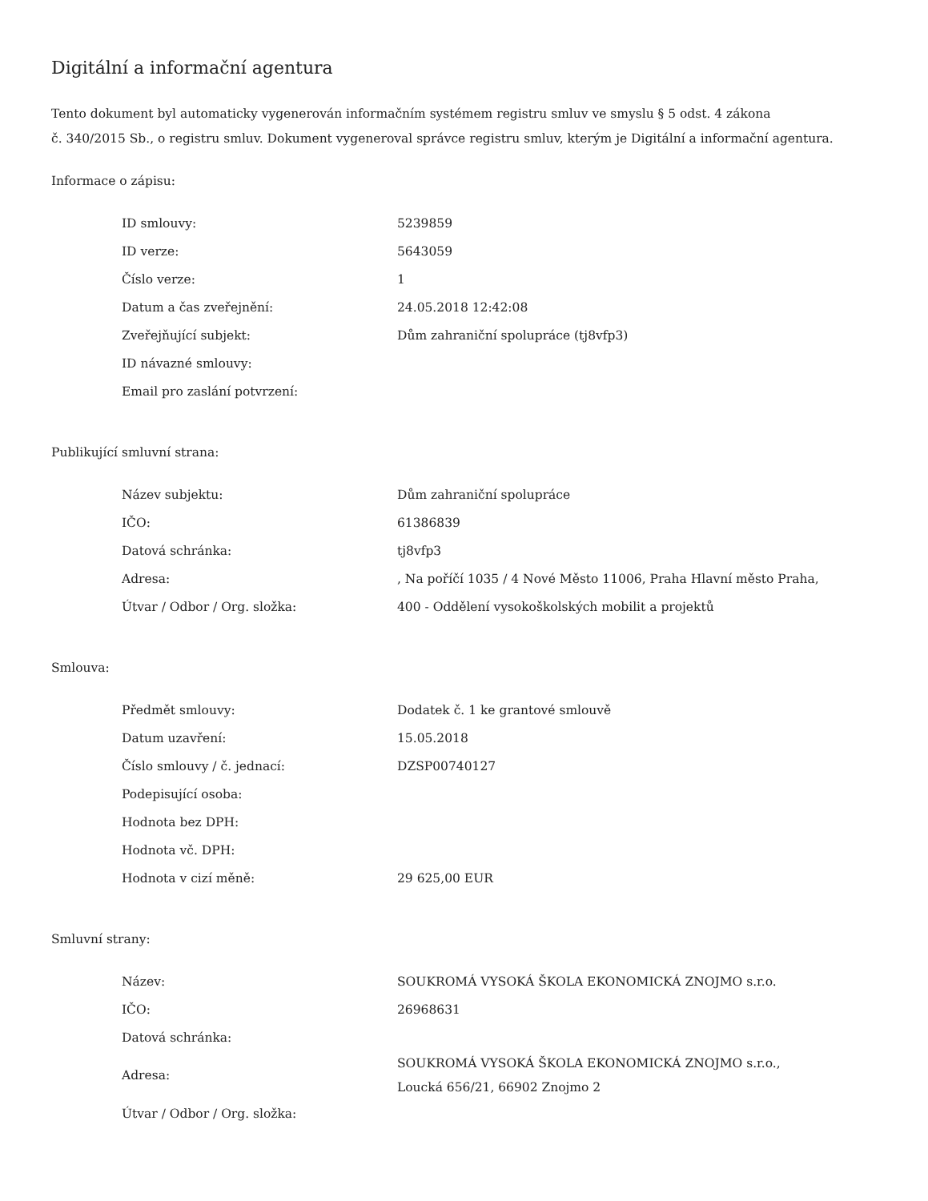Digitální a informační agentura
Tento dokument byl automaticky vygenerován informačním systémem registru smluv ve smyslu § 5 odst. 4 zákona
č. 340/2015 Sb., o registru smluv. Dokument vygeneroval správce registru smluv, kterým je Digitální a informační agentura.
Informace o zápisu:
| ID smlouvy: | 5239859 |
| ID verze: | 5643059 |
| Číslo verze: | 1 |
| Datum a čas zveřejnění: | 24.05.2018 12:42:08 |
| Zveřejňující subjekt: | Dům zahraniční spolupráce (tj8vfp3) |
| ID návazné smlouvy: | |
| Email pro zaslání potvrzení: | |
Publikující smluvní strana:
| Název subjektu: | Dům zahraniční spolupráce |
| IČO: | 61386839 |
| Datová schránka: | tj8vfp3 |
| Adresa: | , Na poříčí 1035 / 4 Nové Město 11006, Praha Hlavní město Praha, |
| Útvar / Odbor / Org. složka: | 400 - Oddělení vysokoškolských mobilit a projektů |
Smlouva:
| Předmět smlouvy: | Dodatek č. 1 ke grantové smlouvě |
| Datum uzavření: | 15.05.2018 |
| Číslo smlouvy / č. jednací: | DZSP00740127 |
| Podepisující osoba: | |
| Hodnota bez DPH: | |
| Hodnota vč. DPH: | |
| Hodnota v cizí měně: | 29 625,00 EUR |
Smluvní strany:
| Název: | SOUKROMÁ VYSOKÁ ŠKOLA EKONOMICKÁ ZNOJMO s.r.o. |
| IČO: | 26968631 |
| Datová schránka: | |
| Adresa: | SOUKROMÁ VYSOKÁ ŠKOLA EKONOMICKÁ ZNOJMO s.r.o., Loucká 656/21, 66902 Znojmo 2 |
| Útvar / Odbor / Org. složka: | |